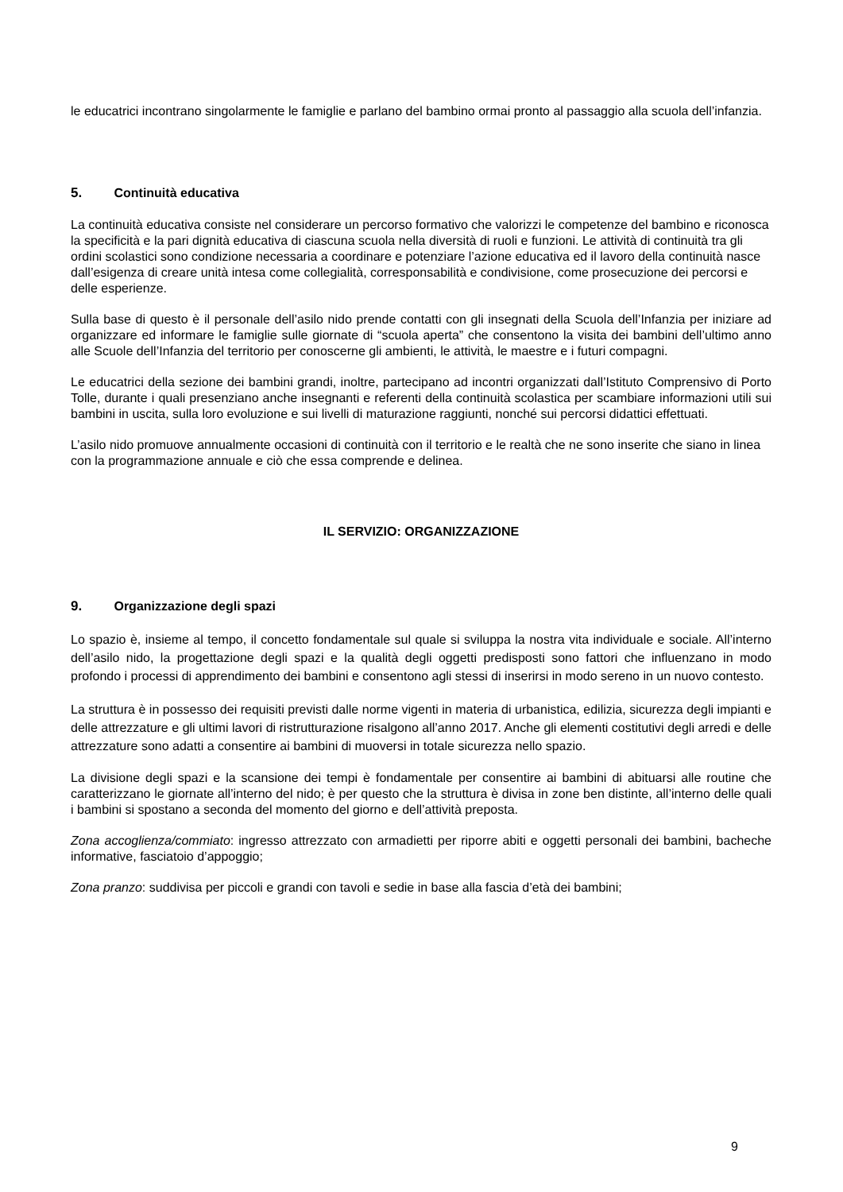le educatrici incontrano singolarmente le famiglie e parlano del bambino ormai pronto al passaggio alla scuola dell’infanzia.
5. Continuità educativa
La continuità educativa consiste nel considerare un percorso formativo che valorizzi le competenze del bambino e riconosca la specificità e la pari dignità educativa di ciascuna scuola nella diversità di ruoli e funzioni. Le attività di continuità tra gli ordini scolastici sono condizione necessaria a coordinare e potenziare l’azione educativa ed il lavoro della continuità nasce dall’esigenza di creare unità intesa come collegialità, corresponsabilità e condivisione, come prosecuzione dei percorsi e delle esperienze.
Sulla base di questo è il personale dell’asilo nido prende contatti con gli insegnati della Scuola dell’Infanzia per iniziare ad organizzare ed informare le famiglie sulle giornate di “scuola aperta” che consentono la visita dei bambini dell’ultimo anno alle Scuole dell’Infanzia del territorio per conoscerne gli ambienti, le attività, le maestre e i futuri compagni.
Le educatrici della sezione dei bambini grandi, inoltre, partecipano ad incontri organizzati dall’Istituto Comprensivo di Porto Tolle, durante i quali presenziano anche insegnanti e referenti della continuità scolastica per scambiare informazioni utili sui bambini in uscita, sulla loro evoluzione e sui livelli di maturazione raggiunti, nonché sui percorsi didattici effettuati.
L’asilo nido promuove annualmente occasioni di continuità con il territorio e le realtà che ne sono inserite che siano in linea con la programmazione annuale e ciò che essa comprende e delinea.
IL SERVIZIO: ORGANIZZAZIONE
9. Organizzazione degli spazi
Lo spazio è, insieme al tempo, il concetto fondamentale sul quale si sviluppa la nostra vita individuale e sociale. All’interno dell’asilo nido, la progettazione degli spazi e la qualità degli oggetti predisposti sono fattori che influenzano in modo profondo i processi di apprendimento dei bambini e consentono agli stessi di inserirsi in modo sereno in un nuovo contesto.
La struttura è in possesso dei requisiti previsti dalle norme vigenti in materia di urbanistica, edilizia, sicurezza degli impianti e delle attrezzature e gli ultimi lavori di ristrutturazione risalgono all’anno 2017. Anche gli elementi costitutivi degli arredi e delle attrezzature sono adatti a consentire ai bambini di muoversi in totale sicurezza nello spazio.
La divisione degli spazi e la scansione dei tempi è fondamentale per consentire ai bambini di abituarsi alle routine che caratterizzano le giornate all’interno del nido; è per questo che la struttura è divisa in zone ben distinte, all’interno delle quali i bambini si spostano a seconda del momento del giorno e dell’attività preposta.
Zona accoglienza/commiato: ingresso attrezzato con armadietti per riporre abiti e oggetti personali dei bambini, bacheche informative, fasciatoio d’appoggio;
Zona pranzo: suddivisa per piccoli e grandi con tavoli e sedie in base alla fascia d’età dei bambini;
9